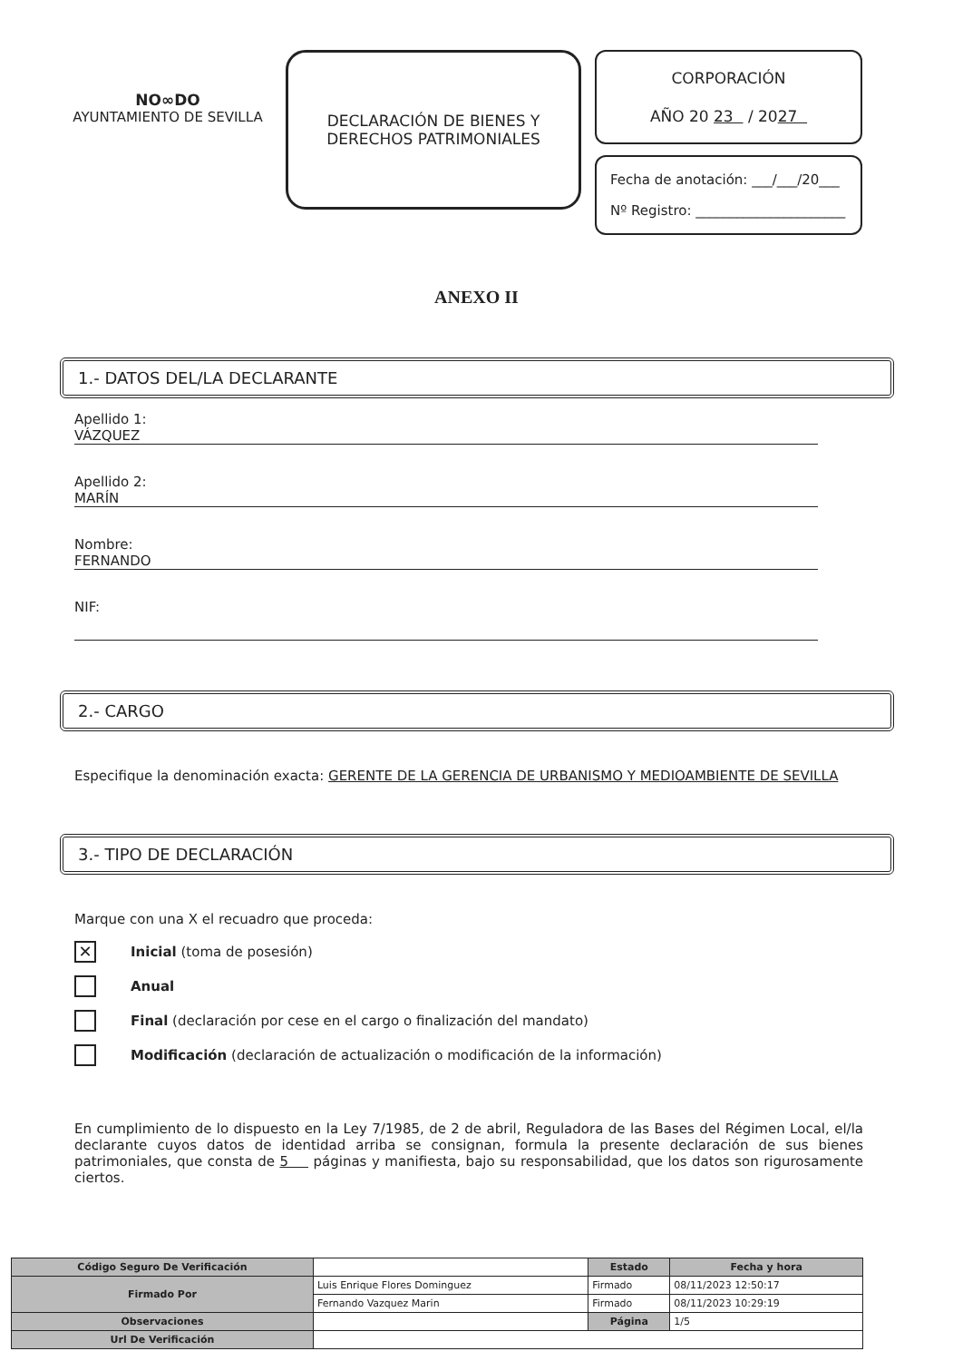NO∞DO
AYUNTAMIENTO DE SEVILLA
DECLARACIÓN DE BIENES Y
DERECHOS PATRIMONIALES
CORPORACIÓN
AÑO 20 23 / 2027
Fecha de anotación: ___/___/20___
Nº Registro: ______________________
ANEXO II
1.- DATOS DEL/LA DECLARANTE
Apellido 1:
VÁZQUEZ
Apellido 2:
MARÍN
Nombre:
FERNANDO
NIF:
2.- CARGO
Especifique la denominación exacta: GERENTE DE LA GERENCIA DE URBANISMO Y MEDIOAMBIENTE DE SEVILLA
3.- TIPO DE DECLARACIÓN
Marque con una X el recuadro que proceda:
✕ Inicial (toma de posesión)
Anual
Final (declaración por cese en el cargo o finalización del mandato)
Modificación (declaración de actualización o modificación de la información)
En cumplimiento de lo dispuesto en la Ley 7/1985, de 2 de abril, Reguladora de las Bases del Régimen Local, el/la declarante cuyos datos de identidad arriba se consignan, formula la presente declaración de sus bienes patrimoniales, que consta de 5 páginas y manifiesta, bajo su responsabilidad, que los datos son rigurosamente ciertos.
| Código Seguro De Verificación | | Estado | Fecha y hora |
| Firmado Por | Luis Enrique Flores Dominguez | Firmado | 08/11/2023 12:50:17 |
| | Fernando Vazquez Marin | Firmado | 08/11/2023 10:29:19 |
| Observaciones | | Página | 1/5 |
| Url De Verificación | | | |